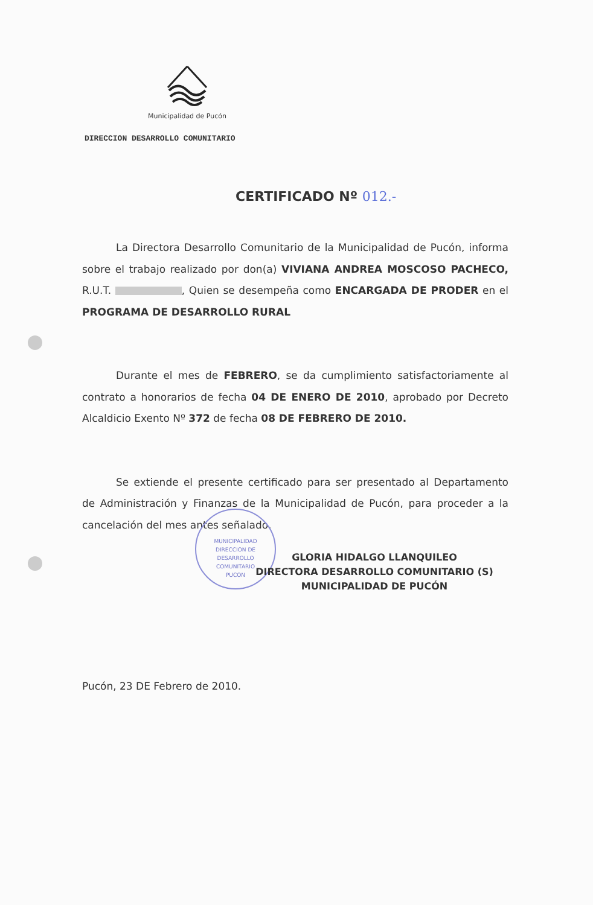Municipalidad de Pucón
DIRECCION DESARROLLO COMUNITARIO
CERTIFICADO Nº 012.-
La Directora Desarrollo Comunitario de la Municipalidad de Pucón, informa sobre el trabajo realizado por don(a) VIVIANA ANDREA MOSCOSO PACHECO, R.U.T. , Quien se desempeña como ENCARGADA DE PRODER en el PROGRAMA DE DESARROLLO RURAL
Durante el mes de FEBRERO, se da cumplimiento satisfactoriamente al contrato a honorarios de fecha 04 DE ENERO DE 2010, aprobado por Decreto Alcaldicio Exento Nº 372 de fecha 08 DE FEBRERO DE 2010.
Se extiende el presente certificado para ser presentado al Departamento de Administración y Finanzas de la Municipalidad de Pucón, para proceder a la cancelación del mes antes señalado.
MUNICIPALIDAD
DIRECCION DE
DESARROLLO
COMUNITARIO
PUCON
GLORIA HIDALGO LLANQUILEO
DIRECTORA DESARROLLO COMUNITARIO (S)
MUNICIPALIDAD DE PUCÓN
Pucón, 23 DE Febrero de 2010.